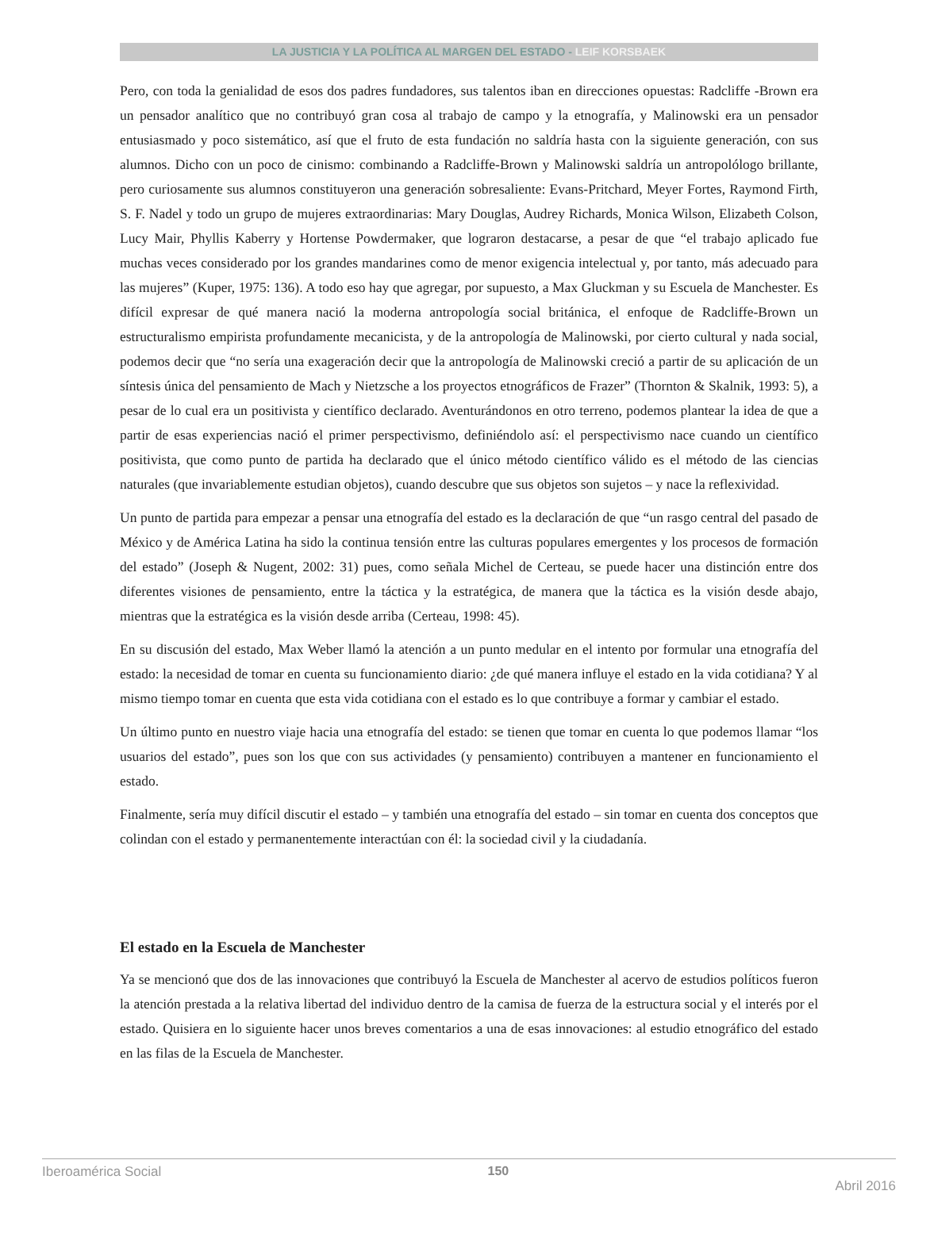LA JUSTICIA Y LA POLÍTICA AL MARGEN DEL ESTADO - LEIF KORSBAEK
Pero, con toda la genialidad de esos dos padres fundadores, sus talentos iban en direcciones opuestas: Radcliffe -Brown era un pensador analítico que no contribuyó gran cosa al trabajo de campo y la etnografía, y Malinowski era un pensador entusiasmado y poco sistemático, así que el fruto de esta fundación no saldría hasta con la siguiente generación, con sus alumnos. Dicho con un poco de cinismo: combinando a Radcliffe-Brown y Malinowski saldría un antropolólogo brillante, pero curiosamente sus alumnos constituyeron una generación sobresaliente: Evans-Pritchard, Meyer Fortes, Raymond Firth, S. F. Nadel y todo un grupo de mujeres extraordinarias: Mary Douglas, Audrey Richards, Monica Wilson, Elizabeth Colson, Lucy Mair, Phyllis Kaberry y Hortense Powdermaker, que lograron destacarse, a pesar de que “el trabajo aplicado fue muchas veces considerado por los grandes mandarines como de menor exigencia intelectual y, por tanto, más adecuado para las mujeres” (Kuper, 1975: 136). A todo eso hay que agregar, por supuesto, a Max Gluckman y su Escuela de Manchester. Es difícil expresar de qué manera nació la moderna antropología social británica, el enfoque de Radcliffe-Brown un estructuralismo empirista profundamente mecanicista, y de la antropología de Malinowski, por cierto cultural y nada social, podemos decir que “no sería una exageración decir que la antropología de Malinowski creció a partir de su aplicación de un síntesis única del pensamiento de Mach y Nietzsche a los proyectos etnográficos de Frazer” (Thornton & Skalnik, 1993: 5), a pesar de lo cual era un positivista y científico declarado. Aventurándonos en otro terreno, podemos plantear la idea de que a partir de esas experiencias nació el primer perspectivismo, definiéndolo así: el perspectivismo nace cuando un científico positivista, que como punto de partida ha declarado que el único método científico válido es el método de las ciencias naturales (que invariablemente estudian objetos), cuando descubre que sus objetos son sujetos – y nace la reflexividad.
Un punto de partida para empezar a pensar una etnografía del estado es la declaración de que “un rasgo central del pasado de México y de América Latina ha sido la continua tensión entre las culturas populares emergentes y los procesos de formación del estado” (Joseph & Nugent, 2002: 31) pues, como señala Michel de Certeau, se puede hacer una distinción entre dos diferentes visiones de pensamiento, entre la táctica y la estratégica, de manera que la táctica es la visión desde abajo, mientras que la estratégica es la visión desde arriba (Certeau, 1998: 45).
En su discusión del estado, Max Weber llamó la atención a un punto medular en el intento por formular una etnografía del estado: la necesidad de tomar en cuenta su funcionamiento diario: ¿de qué manera influye el estado en la vida cotidiana? Y al mismo tiempo tomar en cuenta que esta vida cotidiana con el estado es lo que contribuye a formar y cambiar el estado.
Un último punto en nuestro viaje hacia una etnografía del estado: se tienen que tomar en cuenta lo que podemos llamar “los usuarios del estado”, pues son los que con sus actividades (y pensamiento) contribuyen a mantener en funcionamiento el estado.
Finalmente, sería muy difícil discutir el estado – y también una etnografía del estado – sin tomar en cuenta dos conceptos que colindan con el estado y permanentemente interactúan con él: la sociedad civil y la ciudadanía.
El estado en la Escuela de Manchester
Ya se mencionó que dos de las innovaciones que contribuyó la Escuela de Manchester al acervo de estudios políticos fueron la atención prestada a la relativa libertad del individuo dentro de la camisa de fuerza de la estructura social y el interés por el estado. Quisiera en lo siguiente hacer unos breves comentarios a una de esas innovaciones: al estudio etnográfico del estado en las filas de la Escuela de Manchester.
Iberoamérica Social 150 Abril 2016